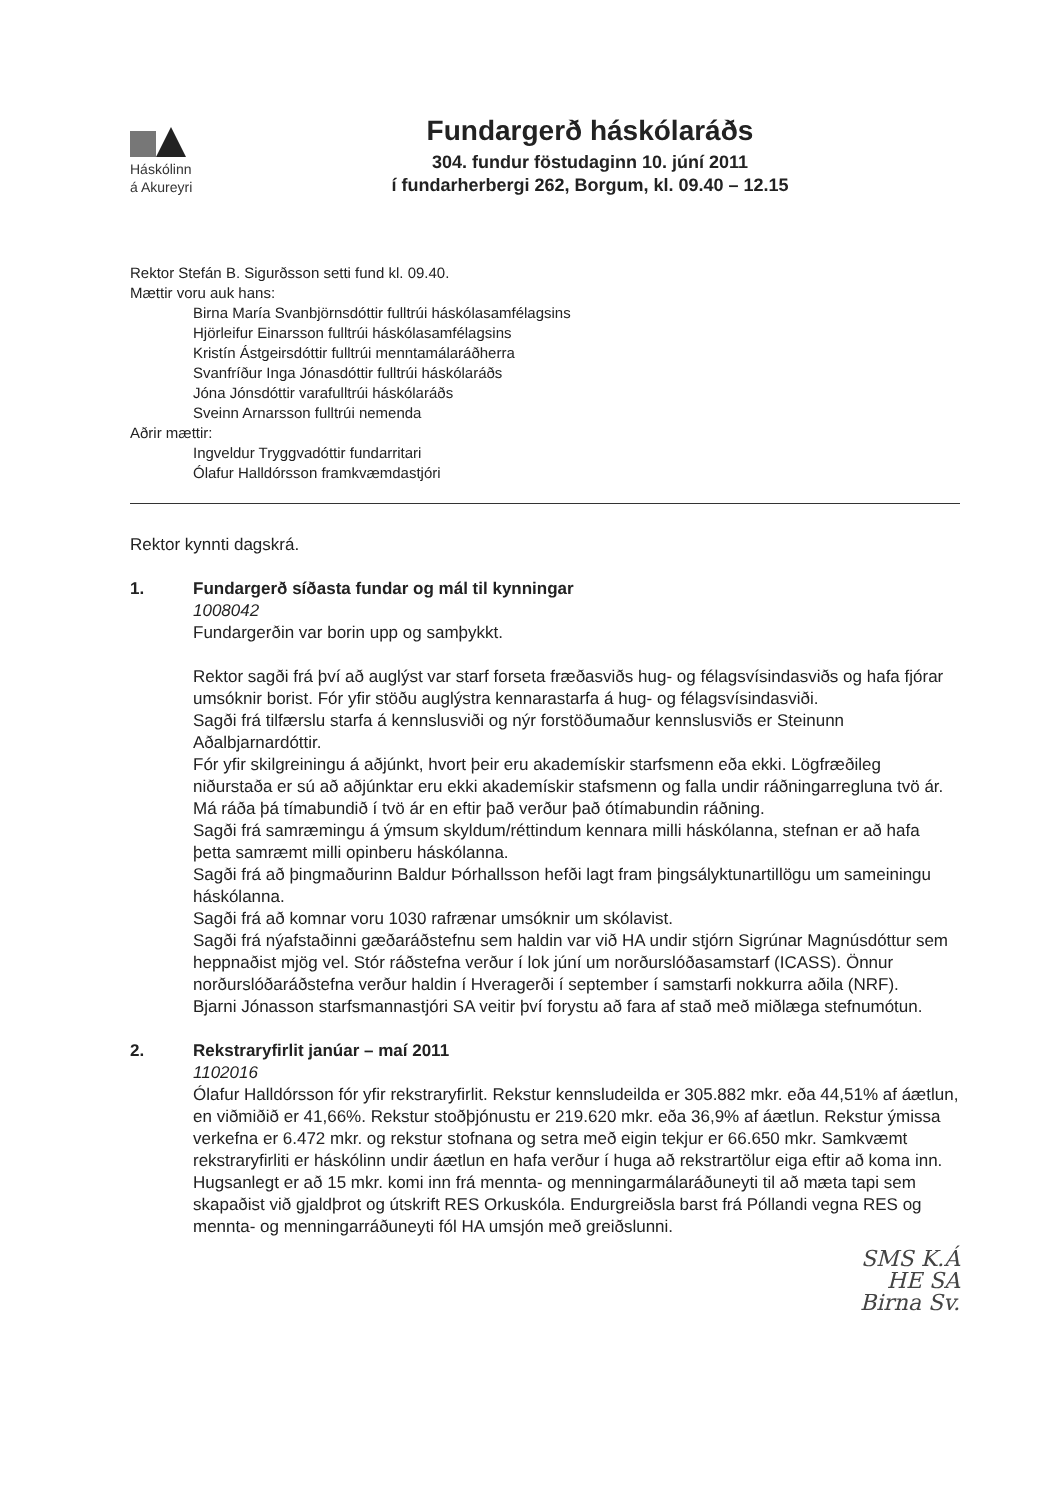Háskólinn
á Akureyri
Fundargerð háskólaráðs
304. fundur föstudaginn 10. júní 2011
í fundarherbergi 262, Borgum, kl. 09.40 – 12.15
Rektor Stefán B. Sigurðsson setti fund kl. 09.40.
Mættir voru auk hans:
Birna María Svanbjörnsdóttir fulltrúi háskólasamfélagsins
Hjörleifur Einarsson fulltrúi háskólasamfélagsins
Kristín Ástgeirsdóttir fulltrúi menntamálaráðherra
Svanfríður Inga Jónasdóttir fulltrúi háskólaráðs
Jóna Jónsdóttir varafulltrúi háskólaráðs
Sveinn Arnarsson fulltrúi nemenda
Aðrir mættir:
Ingveldur Tryggvadóttir fundarritari
Ólafur Halldórsson framkvæmdastjóri
Rektor kynnti dagskrá.
1. Fundargerð síðasta fundar og mál til kynningar
1008042
Fundargerðin var borin upp og samþykkt.
Rektor sagði frá því að auglýst var starf forseta fræðasviðs hug- og félagsvísindasviðs og hafa fjórar umsóknir borist. Fór yfir stöðu auglýstra kennarastarfa á hug- og félagsvísindasviði.
Sagði frá tilfærslu starfa á kennslusviði og nýr forstöðumaður kennslusviðs er Steinunn Aðalbjarnardóttir.
Fór yfir skilgreiningu á aðjúnkt, hvort þeir eru akademískir starfsmenn eða ekki. Lögfræðileg niðurstaða er sú að aðjúnktar eru ekki akademískir stafsmenn og falla undir ráðningarregluna tvö ár. Má ráða þá tímabundið í tvö ár en eftir það verður það ótímabundin ráðning.
Sagði frá samræmingu á ýmsum skyldum/réttindum kennara milli háskólanna, stefnan er að hafa þetta samræmt milli opinberu háskólanna.
Sagði frá að þingmaðurinn Baldur Þórhallsson hefði lagt fram þingsályktunartillögu um sameiningu háskólanna.
Sagði frá að komnar voru 1030 rafrænar umsóknir um skólavist.
Sagði frá nýafstaðinni gæðaráðstefnu sem haldin var við HA undir stjórn Sigrúnar Magnúsdóttur sem heppnaðist mjög vel. Stór ráðstefna verður í lok júní um norðurslóðasamstarf (ICASS). Önnur norðurslóðaráðstefna verður haldin í Hveragerði í september í samstarfi nokkurra aðila (NRF).
Bjarni Jónasson starfsmannastjóri SA veitir því forystu að fara af stað með miðlæga stefnumótun.
2. Rekstraryfirlit janúar – maí 2011
1102016
Ólafur Halldórsson fór yfir rekstraryfirlit. Rekstur kennsludeilda er 305.882 mkr. eða 44,51% af áætlun, en viðmiðið er 41,66%. Rekstur stoðþjónustu er 219.620 mkr. eða 36,9% af áætlun. Rekstur ýmissa verkefna er 6.472 mkr. og rekstur stofnana og setra með eigin tekjur er 66.650 mkr. Samkvæmt rekstraryfirliti er háskólinn undir áætlun en hafa verður í huga að rekstrartölur eiga eftir að koma inn. Hugsanlegt er að 15 mkr. komi inn frá mennta- og menningarmálaráðuneyti til að mæta tapi sem skapaðist við gjaldþrot og útskrift RES Orkuskóla. Endurgreiðsla barst frá Póllandi vegna RES og mennta- og menningarráðuneyti fól HA umsjón með greiðslunni.
SMS K.Á
HE SA
Birna Sv.